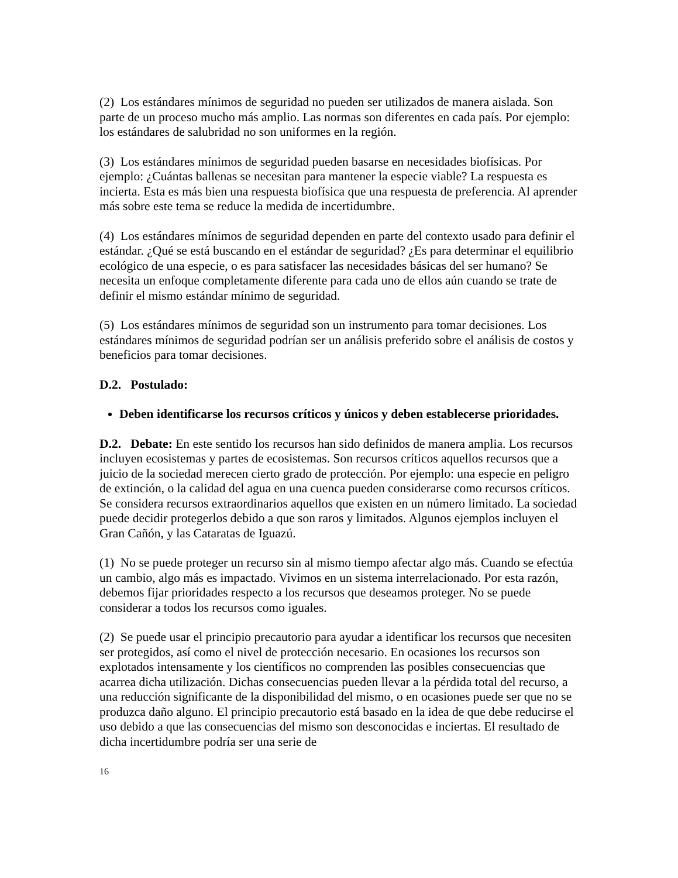(2) Los estándares mínimos de seguridad no pueden ser utilizados de manera aislada. Son parte de un proceso mucho más amplio. Las normas son diferentes en cada país. Por ejemplo: los estándares de salubridad no son uniformes en la región.
(3) Los estándares mínimos de seguridad pueden basarse en necesidades biofísicas. Por ejemplo: ¿Cuántas ballenas se necesitan para mantener la especie viable? La respuesta es incierta. Esta es más bien una respuesta biofísica que una respuesta de preferencia. Al aprender más sobre este tema se reduce la medida de incertidumbre.
(4) Los estándares mínimos de seguridad dependen en parte del contexto usado para definir el estándar. ¿Qué se está buscando en el estándar de seguridad? ¿Es para determinar el equilibrio ecológico de una especie, o es para satisfacer las necesidades básicas del ser humano? Se necesita un enfoque completamente diferente para cada uno de ellos aún cuando se trate de definir el mismo estándar mínimo de seguridad.
(5) Los estándares mínimos de seguridad son un instrumento para tomar decisiones. Los estándares mínimos de seguridad podrían ser un análisis preferido sobre el análisis de costos y beneficios para tomar decisiones.
D.2. Postulado:
Deben identificarse los recursos críticos y únicos y deben establecerse prioridades.
D.2. Debate: En este sentido los recursos han sido definidos de manera amplia. Los recursos incluyen ecosistemas y partes de ecosistemas. Son recursos críticos aquellos recursos que a juicio de la sociedad merecen cierto grado de protección. Por ejemplo: una especie en peligro de extinción, o la calidad del agua en una cuenca pueden considerarse como recursos críticos. Se considera recursos extraordinarios aquellos que existen en un número limitado. La sociedad puede decidir protegerlos debido a que son raros y limitados. Algunos ejemplos incluyen el Gran Cañón, y las Cataratas de Iguazú.
(1) No se puede proteger un recurso sin al mismo tiempo afectar algo más. Cuando se efectúa un cambio, algo más es impactado. Vivimos en un sistema interrelacionado. Por esta razón, debemos fijar prioridades respecto a los recursos que deseamos proteger. No se puede considerar a todos los recursos como iguales.
(2) Se puede usar el principio precautorio para ayudar a identificar los recursos que necesiten ser protegidos, así como el nivel de protección necesario. En ocasiones los recursos son explotados intensamente y los científicos no comprenden las posibles consecuencias que acarrea dicha utilización. Dichas consecuencias pueden llevar a la pérdida total del recurso, a una reducción significante de la disponibilidad del mismo, o en ocasiones puede ser que no se produzca daño alguno. El principio precautorio está basado en la idea de que debe reducirse el uso debido a que las consecuencias del mismo son desconocidas e inciertas. El resultado de dicha incertidumbre podría ser una serie de
16